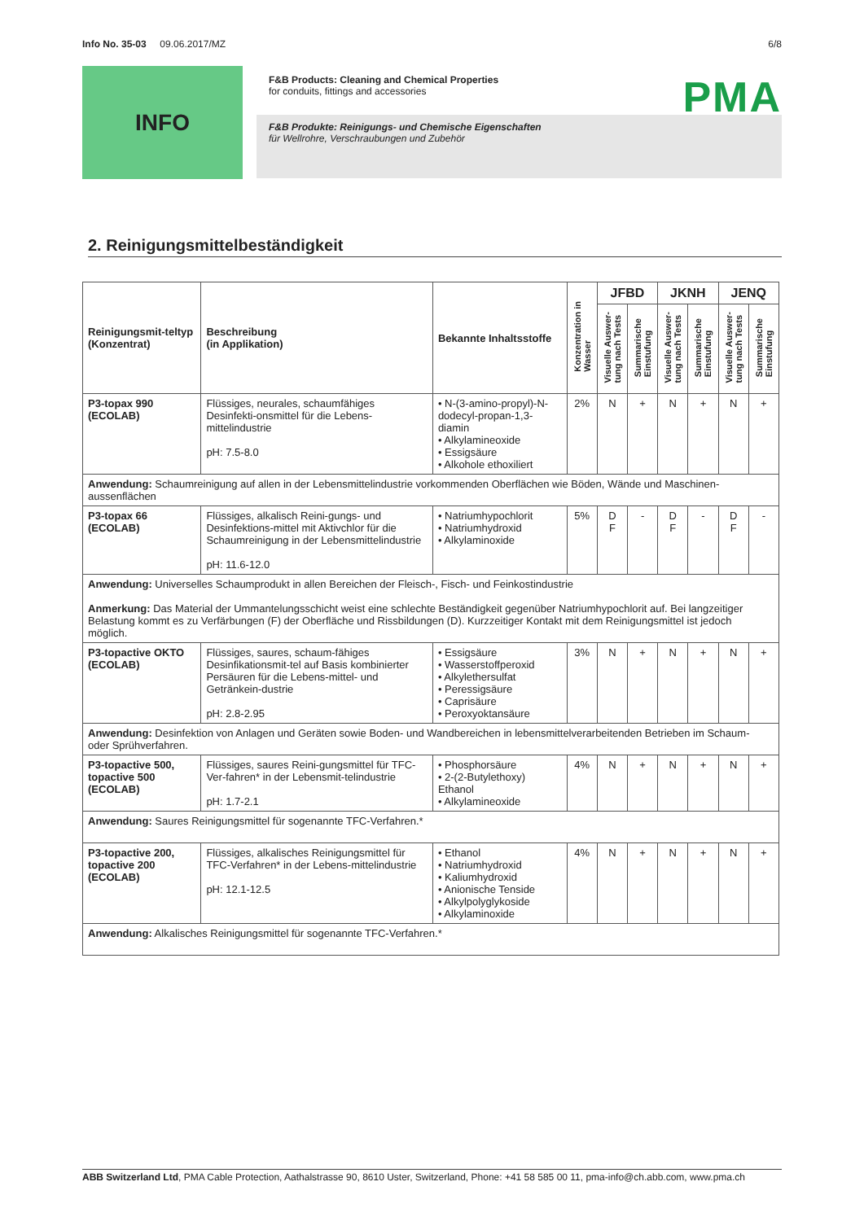Info No. 35-03 09.06.2017/MZ 6/8
INFO
PMA
F&B Products: Cleaning and Chemical Properties
for conduits, fittings and accessories
F&B Produkte: Reinigungs- und Chemische Eigenschaften
für Wellrohre, Verschraubungen und Zubehör
2. Reinigungsmittelbeständigkeit
| Reinigungsmit-teltyp (Konzentrat) | Beschreibung (in Applikation) | Bekannte Inhaltsstoffe | Konzentration in Wasser | JFBD | | JKNH | | JENQ | |
| --- | --- | --- | --- | --- | --- | --- | --- | --- | --- |
| | | | | Visuelle Auswer- tung nach Tests | Summarische Einstufung | Visuelle Auswer- tung nach Tests | Summarische Einstufung | Visuelle Auswer- tung nach Tests | Summarische Einstufung |
| P3-topax 990 (ECOLAB) | Flüssiges, neurales, schaumfähiges Desinfekti-onsmittel für die Lebens-mittelindustrie pH: 7.5-8.0 | • N-(3-amino-propyl)-N-dodecyl-propan-1,3-diamin • Alkylamineoxide • Essigsäure • Alkohole ethoxiliert | 2% | N | + | N | + | N | + |
| Anwendung: Schaumreinigung auf allen in der Lebensmittelindustrie vorkommenden Oberflächen wie Böden, Wände und Maschinen-aussenflächen | | | | | | | | | |
| P3-topax 66 (ECOLAB) | Flüssiges, alkalisch Reini-gungs- und Desinfektions-mittel mit Aktivchlor für die Schaumreinigung in der Lebensmittelindustrie pH: 11.6-12.0 | • Natriumhypochlorit • Natriumhydroxid • Alkylaminoxide | 5% | D F | - | D F | - | D F | - |
| Anwendung: Universelles Schaumprodukt in allen Bereichen der Fleisch-, Fisch- und Feinkostindustrie Anmerkung: Das Material der Ummantelungsschicht weist eine schlechte Beständigkeit gegenüber Natriumhypochlorit auf. Bei langzeitiger Belastung kommt es zu Verfärbungen (F) der Oberfläche und Rissbildungen (D). Kurzzeitiger Kontakt mit dem Reinigungsmittel ist jedoch möglich. | | | | | | | | | |
| P3-topactive OKTO (ECOLAB) | Flüssiges, saures, schaum-fähiges Desinfikationsmit-tel auf Basis kombinierter Persäuren für die Lebens-mittel- und Getränkein-dustrie pH: 2.8-2.95 | • Essigsäure • Wasserstoffperoxid • Alkylethersulfat • Peressigsäure • Caprisäure • Peroxyoktansäure | 3% | N | + | N | + | N | + |
| Anwendung: Desinfektion von Anlagen und Geräten sowie Boden- und Wandbereichen in lebensmittelverarbeitenden Betrieben im Schaum- oder Sprühverfahren. | | | | | | | | | |
| P3-topactive 500, topactive 500 (ECOLAB) | Flüssiges, saures Reini-gungsmittel für TFC-Ver-fahren* in der Lebensmit-telindustrie pH: 1.7-2.1 | • Phosphorsäure • 2-(2-Butylethoxy) Ethanol • Alkylamineoxide | 4% | N | + | N | + | N | + |
| Anwendung: Saures Reinigungsmittel für sogenannte TFC-Verfahren.* | | | | | | | | | |
| P3-topactive 200, topactive 200 (ECOLAB) | Flüssiges, alkalisches Reinigungsmittel für TFC-Verfahren* in der Lebens-mittelindustrie pH: 12.1-12.5 | • Ethanol • Natriumhydroxid • Kaliumhydroxid • Anionische Tenside • Alkylpolyglykoside • Alkylaminoxide | 4% | N | + | N | + | N | + |
| Anwendung: Alkalisches Reinigungsmittel für sogenannte TFC-Verfahren.* | | | | | | | | | |
ABB Switzerland Ltd, PMA Cable Protection, Aathalstrasse 90, 8610 Uster, Switzerland, Phone: +41 58 585 00 11, pma-info@ch.abb.com, www.pma.ch